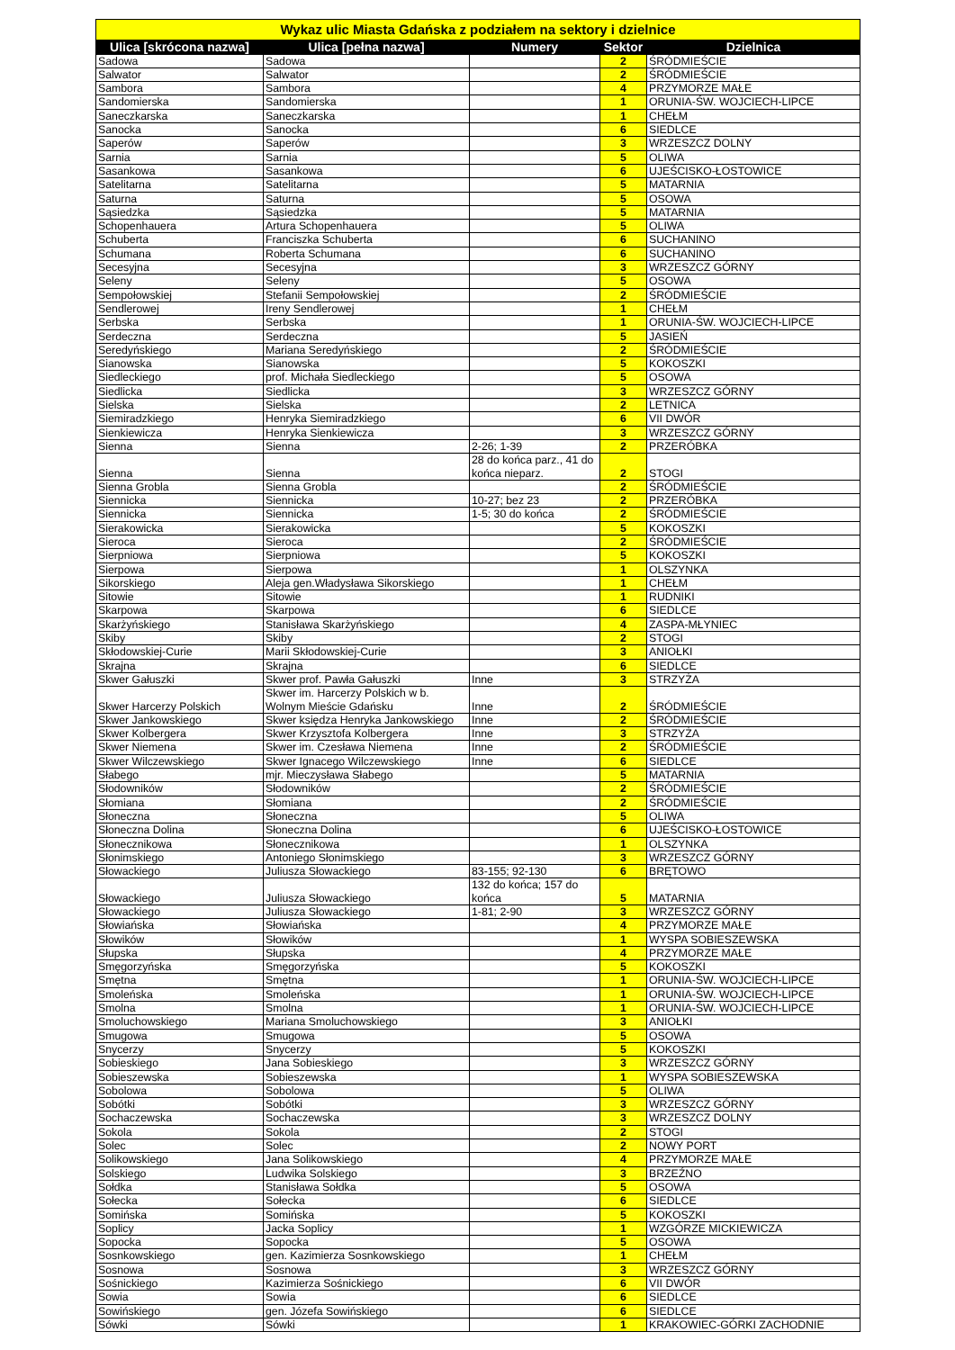| Wykaz ulic Miasta Gdańska z podziałem na sektory i dzielnice | | | | |
| Ulica [skrócona nazwa] | Ulica [pełna nazwa] | Numery | Sektor | Dzielnica |
| Sadowa | Sadowa | | 2 | ŚRÓDMIEŚCIE |
| Salwator | Salwator | | 2 | ŚRÓDMIEŚCIE |
| Sambora | Sambora | | 4 | PRZYMORZE MAŁE |
| Sandomierska | Sandomierska | | 1 | ORUNIA-ŚW. WOJCIECH-LIPCE |
| Saneczkarska | Saneczkarska | | 1 | CHEŁM |
| Sanocka | Sanocka | | 6 | SIEDLCE |
| Saperów | Saperów | | 3 | WRZESZCZ DOLNY |
| Sarnia | Sarnia | | 5 | OLIWA |
| Sasankowa | Sasankowa | | 6 | UJEŚCISKO-ŁOSTOWICE |
| Satelitarna | Satelitarna | | 5 | MATARNIA |
| Saturna | Saturna | | 5 | OSOWA |
| Sąsiedzka | Sąsiedzka | | 5 | MATARNIA |
| Schopenhauera | Artura Schopenhauera | | 5 | OLIWA |
| Schuberta | Franciszka Schuberta | | 6 | SUCHANINO |
| Schumana | Roberta Schumana | | 6 | SUCHANINO |
| Secesyjna | Secesyjna | | 3 | WRZESZCZ GÓRNY |
| Seleny | Seleny | | 5 | OSOWA |
| Sempołowskiej | Stefanii Sempołowskiej | | 2 | ŚRÓDMIEŚCIE |
| Sendlerowej | Ireny Sendlerowej | | 1 | CHEŁM |
| Serbska | Serbska | | 1 | ORUNIA-ŚW. WOJCIECH-LIPCE |
| Serdeczna | Serdeczna | | 5 | JASIEŃ |
| Seredyńskiego | Mariana Seredyńskiego | | 2 | ŚRÓDMIEŚCIE |
| Sianowska | Sianowska | | 5 | KOKOSZKI |
| Siedleckiego | prof. Michała Siedleckiego | | 5 | OSOWA |
| Siedlicka | Siedlicka | | 3 | WRZESZCZ GÓRNY |
| Sielska | Sielska | | 2 | LETNICA |
| Siemiradzkiego | Henryka Siemiradzkiego | | 6 | VII DWÓR |
| Sienkiewicza | Henryka Sienkiewicza | | 3 | WRZESZCZ GÓRNY |
| Sienna | Sienna | 2-26; 1-39 | 2 | PRZERÓBKA |
| Sienna | Sienna | 28 do końca parz., 41 do końca nieparz. | 2 | STOGI |
| Sienna Grobla | Sienna Grobla | | 2 | ŚRÓDMIEŚCIE |
| Siennicka | Siennicka | 10-27; bez 23 | 2 | PRZERÓBKA |
| Siennicka | Siennicka | 1-5; 30 do końca | 2 | ŚRÓDMIEŚCIE |
| Sierakowicka | Sierakowicka | | 5 | KOKOSZKI |
| Sieroca | Sieroca | | 2 | ŚRÓDMIEŚCIE |
| Sierpniowa | Sierpniowa | | 5 | KOKOSZKI |
| Sierpowa | Sierpowa | | 1 | OLSZYNKA |
| Sikorskiego | Aleja gen.Władysława Sikorskiego | | 1 | CHEŁM |
| Sitowie | Sitowie | | 1 | RUDNIKI |
| Skarpowa | Skarpowa | | 6 | SIEDLCE |
| Skarżyńskiego | Stanisława Skarżyńskiego | | 4 | ZASPA-MŁYNIEC |
| Skiby | Skiby | | 2 | STOGI |
| Skłodowskiej-Curie | Marii Skłodowskiej-Curie | | 3 | ANIOŁKI |
| Skrajna | Skrajna | | 6 | SIEDLCE |
| Skwer Gałuszki | Skwer prof. Pawła Gałuszki | Inne | 3 | STRZYŻA |
| Skwer Harcerzy Polskich | Skwer im. Harcerzy Polskich w b. Wolnym Mieście Gdańsku | Inne | 2 | ŚRÓDMIEŚCIE |
| Skwer Jankowskiego | Skwer księdza Henryka Jankowskiego | Inne | 2 | ŚRÓDMIEŚCIE |
| Skwer Kolbergera | Skwer Krzysztofa Kolbergera | Inne | 3 | STRZYŻA |
| Skwer Niemena | Skwer im. Czesława Niemena | Inne | 2 | ŚRÓDMIEŚCIE |
| Skwer Wilczewskiego | Skwer Ignacego Wilczewskiego | Inne | 6 | SIEDLCE |
| Słabego | mjr. Mieczysława Słabego | | 5 | MATARNIA |
| Słodowników | Słodowników | | 2 | ŚRÓDMIEŚCIE |
| Słomiana | Słomiana | | 2 | ŚRÓDMIEŚCIE |
| Słoneczna | Słoneczna | | 5 | OLIWA |
| Słoneczna Dolina | Słoneczna Dolina | | 6 | UJEŚCISKO-ŁOSTOWICE |
| Słonecznikowa | Słonecznikowa | | 1 | OLSZYNKA |
| Słonimskiego | Antoniego Słonimskiego | | 3 | WRZESZCZ GÓRNY |
| Słowackiego | Juliusza Słowackiego | 83-155; 92-130 | 6 | BRĘTOWO |
| Słowackiego | Juliusza Słowackiego | 132 do końca; 157 do końca | 5 | MATARNIA |
| Słowackiego | Juliusza Słowackiego | 1-81; 2-90 | 3 | WRZESZCZ GÓRNY |
| Słowiańska | Słowiańska | | 4 | PRZYMORZE MAŁE |
| Słowików | Słowików | | 1 | WYSPA SOBIESZEWSKA |
| Słupska | Słupska | | 4 | PRZYMORZE MAŁE |
| Smęgorzyńska | Smęgorzyńska | | 5 | KOKOSZKI |
| Smętna | Smętna | | 1 | ORUNIA-ŚW. WOJCIECH-LIPCE |
| Smoleńska | Smoleńska | | 1 | ORUNIA-ŚW. WOJCIECH-LIPCE |
| Smolna | Smolna | | 1 | ORUNIA-ŚW. WOJCIECH-LIPCE |
| Smoluchowskiego | Mariana Smoluchowskiego | | 3 | ANIOŁKI |
| Smugowa | Smugowa | | 5 | OSOWA |
| Snycerzy | Snycerzy | | 5 | KOKOSZKI |
| Sobieskiego | Jana Sobieskiego | | 3 | WRZESZCZ GÓRNY |
| Sobieszewska | Sobieszewska | | 1 | WYSPA SOBIESZEWSKA |
| Sobolowa | Sobolowa | | 5 | OLIWA |
| Sobótki | Sobótki | | 3 | WRZESZCZ GÓRNY |
| Sochaczewska | Sochaczewska | | 3 | WRZESZCZ DOLNY |
| Sokola | Sokola | | 2 | STOGI |
| Solec | Solec | | 2 | NOWY PORT |
| Solikowskiego | Jana Solikowskiego | | 4 | PRZYMORZE MAŁE |
| Solskiego | Ludwika Solskiego | | 3 | BRZEŹNO |
| Sołdka | Stanisława Sołdka | | 5 | OSOWA |
| Sołecka | Sołecka | | 6 | SIEDLCE |
| Somińska | Somińska | | 5 | KOKOSZKI |
| Soplicy | Jacka Soplicy | | 1 | WZGÓRZE MICKIEWICZA |
| Sopocka | Sopocka | | 5 | OSOWA |
| Sosnkowskiego | gen. Kazimierza Sosnkowskiego | | 1 | CHEŁM |
| Sosnowa | Sosnowa | | 3 | WRZESZCZ GÓRNY |
| Sośnickiego | Kazimierza Sośnickiego | | 6 | VII DWÓR |
| Sowia | Sowia | | 6 | SIEDLCE |
| Sowińskiego | gen. Józefa Sowińskiego | | 6 | SIEDLCE |
| Sówki | Sówki | | 1 | KRAKOWIEC-GÓRKI ZACHODNIE |